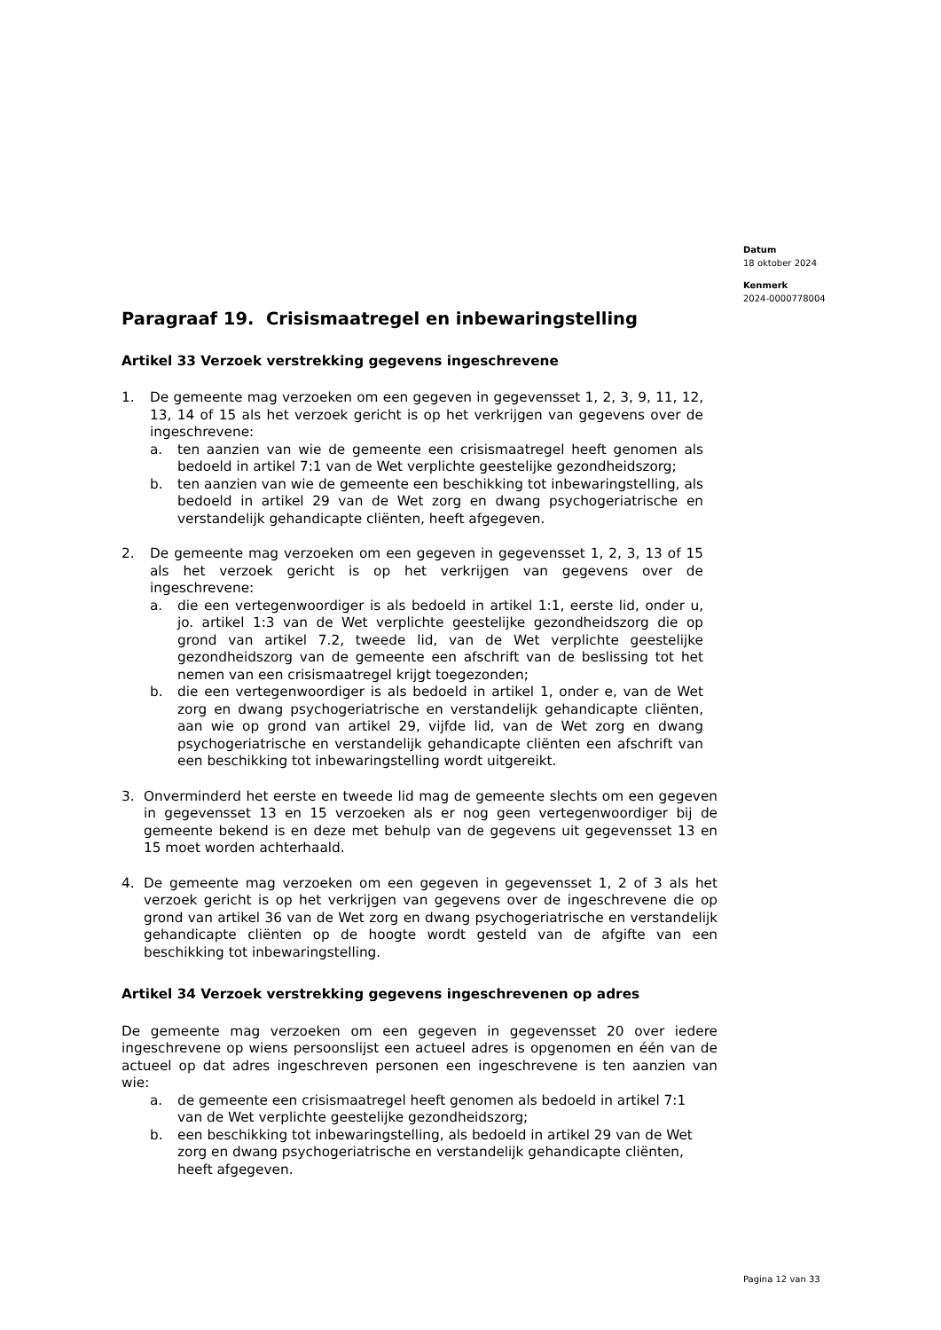Datum
18 oktober 2024
Kenmerk
2024-0000778004
Paragraaf 19. Crisismaatregel en inbewaringstelling
Artikel 33 Verzoek verstrekking gegevens ingeschrevene
1. De gemeente mag verzoeken om een gegeven in gegevensset 1, 2, 3, 9, 11, 12, 13, 14 of 15 als het verzoek gericht is op het verkrijgen van gegevens over de ingeschrevene:
a. ten aanzien van wie de gemeente een crisismaatregel heeft genomen als bedoeld in artikel 7:1 van de Wet verplichte geestelijke gezondheidszorg;
b. ten aanzien van wie de gemeente een beschikking tot inbewaringstelling, als bedoeld in artikel 29 van de Wet zorg en dwang psychogeriatrische en verstandelijk gehandicapte cliënten, heeft afgegeven.
2. De gemeente mag verzoeken om een gegeven in gegevensset 1, 2, 3, 13 of 15 als het verzoek gericht is op het verkrijgen van gegevens over de ingeschrevene:
a. die een vertegenwoordiger is als bedoeld in artikel 1:1, eerste lid, onder u, jo. artikel 1:3 van de Wet verplichte geestelijke gezondheidszorg die op grond van artikel 7.2, tweede lid, van de Wet verplichte geestelijke gezondheidszorg van de gemeente een afschrift van de beslissing tot het nemen van een crisismaatregel krijgt toegezonden;
b. die een vertegenwoordiger is als bedoeld in artikel 1, onder e, van de Wet zorg en dwang psychogeriatrische en verstandelijk gehandicapte cliënten, aan wie op grond van artikel 29, vijfde lid, van de Wet zorg en dwang psychogeriatrische en verstandelijk gehandicapte cliënten een afschrift van een beschikking tot inbewaringstelling wordt uitgereikt.
3. Onverminderd het eerste en tweede lid mag de gemeente slechts om een gegeven in gegevensset 13 en 15 verzoeken als er nog geen vertegenwoordiger bij de gemeente bekend is en deze met behulp van de gegevens uit gegevensset 13 en 15 moet worden achterhaald.
4. De gemeente mag verzoeken om een gegeven in gegevensset 1, 2 of 3 als het verzoek gericht is op het verkrijgen van gegevens over de ingeschrevene die op grond van artikel 36 van de Wet zorg en dwang psychogeriatrische en verstandelijk gehandicapte cliënten op de hoogte wordt gesteld van de afgifte van een beschikking tot inbewaringstelling.
Artikel 34 Verzoek verstrekking gegevens ingeschrevenen op adres
De gemeente mag verzoeken om een gegeven in gegevensset 20 over iedere ingeschrevene op wiens persoonslijst een actueel adres is opgenomen en één van de actueel op dat adres ingeschreven personen een ingeschrevene is ten aanzien van wie:
a. de gemeente een crisismaatregel heeft genomen als bedoeld in artikel 7:1 van de Wet verplichte geestelijke gezondheidszorg;
b. een beschikking tot inbewaringstelling, als bedoeld in artikel 29 van de Wet zorg en dwang psychogeriatrische en verstandelijk gehandicapte cliënten, heeft afgegeven.
Pagina 12 van 33